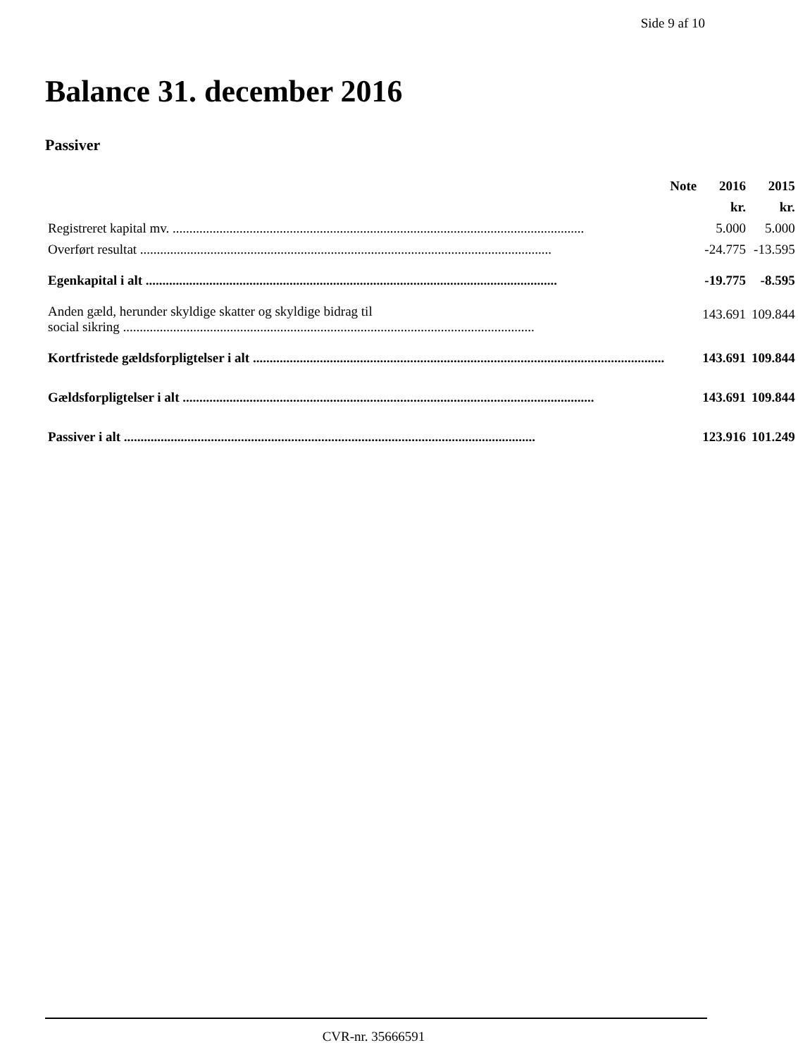Side 9 af 10
Balance 31. december 2016
Passiver
| | Note | 2016 | 2015 |
| --- | --- | --- | --- |
| | | kr. | kr. |
| Registreret kapital mv. | | 5.000 | 5.000 |
| Overført resultat | | -24.775 | -13.595 |
| Egenkapital i alt | | -19.775 | -8.595 |
| Anden gæld, herunder skyldige skatter og skyldige bidrag til social sikring | | 143.691 | 109.844 |
| Kortfristede gældsforpligtelser i alt | | 143.691 | 109.844 |
| Gældsforpligtelser i alt | | 143.691 | 109.844 |
| Passiver i alt | | 123.916 | 101.249 |
CVR-nr. 35666591